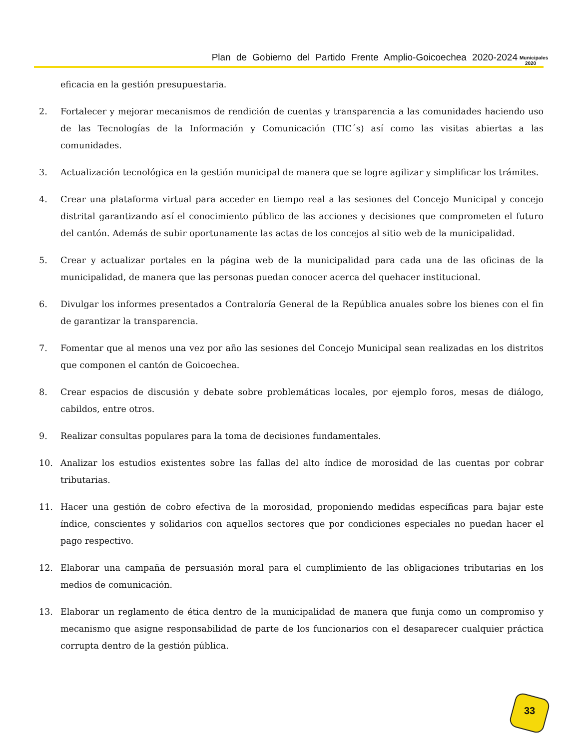Plan de Gobierno del Partido Frente Amplio-Goicoechea 2020-2024
Municipales
2020
eficacia en la gestión presupuestaria.
2. Fortalecer y mejorar mecanismos de rendición de cuentas y transparencia a las comunidades haciendo uso de las Tecnologías de la Información y Comunicación (TIC´s) así como las visitas abiertas a las comunidades.
3. Actualización tecnológica en la gestión municipal de manera que se logre agilizar y simplificar los trámites.
4. Crear una plataforma virtual para acceder en tiempo real a las sesiones del Concejo Municipal y concejo distrital garantizando así el conocimiento público de las acciones y decisiones que comprometen el futuro del cantón. Además de subir oportunamente las actas de los concejos al sitio web de la municipalidad.
5. Crear y actualizar portales en la página web de la municipalidad para cada una de las oficinas de la municipalidad, de manera que las personas puedan conocer acerca del quehacer institucional.
6. Divulgar los informes presentados a Contraloría General de la República anuales sobre los bienes con el fin de garantizar la transparencia.
7. Fomentar que al menos una vez por año las sesiones del Concejo Municipal sean realizadas en los distritos que componen el cantón de Goicoechea.
8. Crear espacios de discusión y debate sobre problemáticas locales, por ejemplo foros, mesas de diálogo, cabildos, entre otros.
9. Realizar consultas populares para la toma de decisiones fundamentales.
10. Analizar los estudios existentes sobre las fallas del alto índice de morosidad de las cuentas por cobrar tributarias.
11. Hacer una gestión de cobro efectiva de la morosidad, proponiendo medidas específicas para bajar este índice, conscientes y solidarios con aquellos sectores que por condiciones especiales no puedan hacer el pago respectivo.
12. Elaborar una campaña de persuasión moral para el cumplimiento de las obligaciones tributarias en los medios de comunicación.
13. Elaborar un reglamento de ética dentro de la municipalidad de manera que funja como un compromiso y mecanismo que asigne responsabilidad de parte de los funcionarios con el desaparecer cualquier práctica corrupta dentro de la gestión pública.
33